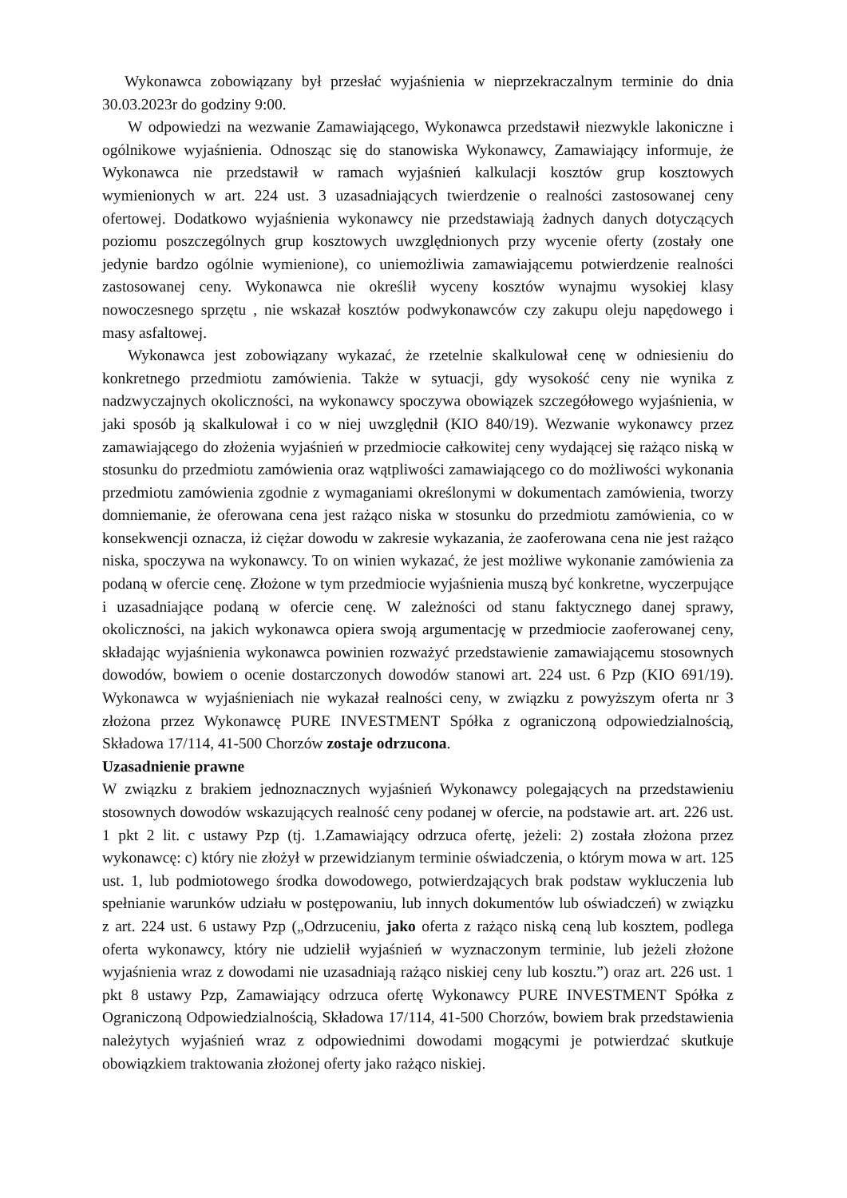Wykonawca zobowiązany był przesłać wyjaśnienia w nieprzekraczalnym terminie do dnia 30.03.2023r do godziny 9:00.
W odpowiedzi na wezwanie Zamawiającego, Wykonawca przedstawił niezwykle lakoniczne i ogólnikowe wyjaśnienia. Odnosząc się do stanowiska Wykonawcy, Zamawiający informuje, że Wykonawca nie przedstawił w ramach wyjaśnień kalkulacji kosztów grup kosztowych wymienionych w art. 224 ust. 3 uzasadniających twierdzenie o realności zastosowanej ceny ofertowej. Dodatkowo wyjaśnienia wykonawcy nie przedstawiają żadnych danych dotyczących poziomu poszczególnych grup kosztowych uwzględnionych przy wycenie oferty (zostały one jedynie bardzo ogólnie wymienione), co uniemożliwia zamawiającemu potwierdzenie realności zastosowanej ceny. Wykonawca nie określił wyceny kosztów wynajmu wysokiej klasy nowoczesnego sprzętu , nie wskazał kosztów podwykonawców czy zakupu oleju napędowego i masy asfaltowej.
Wykonawca jest zobowiązany wykazać, że rzetelnie skalkulował cenę w odniesieniu do konkretnego przedmiotu zamówienia. Także w sytuacji, gdy wysokość ceny nie wynika z nadzwyczajnych okoliczności, na wykonawcy spoczywa obowiązek szczegółowego wyjaśnienia, w jaki sposób ją skalkulował i co w niej uwzględnił (KIO 840/19). Wezwanie wykonawcy przez zamawiającego do złożenia wyjaśnień w przedmiocie całkowitej ceny wydającej się rażąco niską w stosunku do przedmiotu zamówienia oraz wątpliwości zamawiającego co do możliwości wykonania przedmiotu zamówienia zgodnie z wymaganiami określonymi w dokumentach zamówienia, tworzy domniemanie, że oferowana cena jest rażąco niska w stosunku do przedmiotu zamówienia, co w konsekwencji oznacza, iż ciężar dowodu w zakresie wykazania, że zaoferowana cena nie jest rażąco niska, spoczywa na wykonawcy. To on winien wykazać, że jest możliwe wykonanie zamówienia za podaną w ofercie cenę. Złożone w tym przedmiocie wyjaśnienia muszą być konkretne, wyczerpujące i uzasadniające podaną w ofercie cenę. W zależności od stanu faktycznego danej sprawy, okoliczności, na jakich wykonawca opiera swoją argumentację w przedmiocie zaoferowanej ceny, składając wyjaśnienia wykonawca powinien rozważyć przedstawienie zamawiającemu stosownych dowodów, bowiem o ocenie dostarczonych dowodów stanowi art. 224 ust. 6 Pzp (KIO 691/19). Wykonawca w wyjaśnieniach nie wykazał realności ceny, w związku z powyższym oferta nr 3 złożona przez Wykonawcę PURE INVESTMENT Spółka z ograniczoną odpowiedzialnością, Składowa 17/114, 41-500 Chorzów zostaje odrzucona.
Uzasadnienie prawne
W związku z brakiem jednoznacznych wyjaśnień Wykonawcy polegających na przedstawieniu stosownych dowodów wskazujących realność ceny podanej w ofercie, na podstawie art. art. 226 ust. 1 pkt 2 lit. c ustawy Pzp (tj. 1.Zamawiający odrzuca ofertę, jeżeli: 2) została złożona przez wykonawcę: c) który nie złożył w przewidzianym terminie oświadczenia, o którym mowa w art. 125 ust. 1, lub podmiotowego środka dowodowego, potwierdzających brak podstaw wykluczenia lub spełnianie warunków udziału w postępowaniu, lub innych dokumentów lub oświadczeń) w związku z art. 224 ust. 6 ustawy Pzp („Odrzuceniu, jako oferta z rażąco niską ceną lub kosztem, podlega oferta wykonawcy, który nie udzielił wyjaśnień w wyznaczonym terminie, lub jeżeli złożone wyjaśnienia wraz z dowodami nie uzasadniają rażąco niskiej ceny lub kosztu.”) oraz art. 226 ust. 1 pkt 8 ustawy Pzp, Zamawiający odrzuca ofertę Wykonawcy PURE INVESTMENT Spółka z Ograniczoną Odpowiedzialnością, Składowa 17/114, 41-500 Chorzów, bowiem brak przedstawienia należytych wyjaśnień wraz z odpowiednimi dowodami mogącymi je potwierdzać skutkuje obowiązkiem traktowania złożonej oferty jako rażąco niskiej.